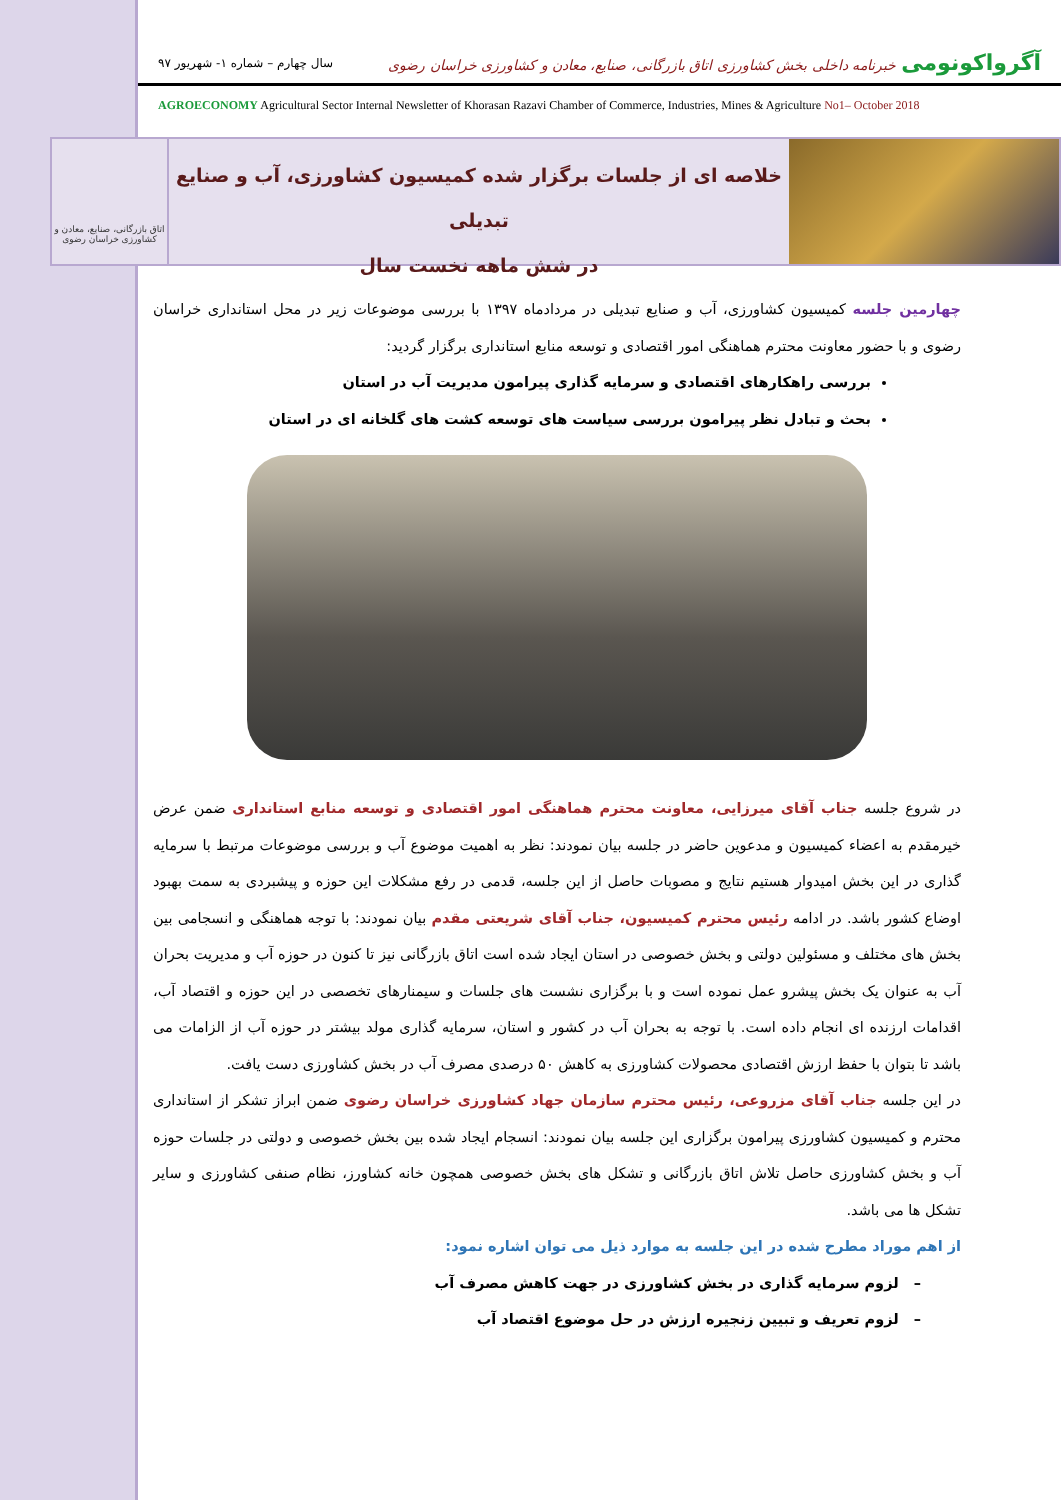آگرواکونومی خبرنامه داخلی بخش کشاورزی اتاق بازرگانی، صنایع، معادن و کشاورزی خراسان رضوی
سال چهارم – شماره ۱- شهریور ۹۷
AGROECONOMY Agricultural Sector Internal Newsletter of Khorasan Razavi Chamber of Commerce, Industries, Mines & Agriculture No1– October 2018
خلاصه ای از جلسات برگزار شده کمیسیون کشاورزی، آب و صنایع تبدیلی
در شش ماهه نخست سال
اتاق بازرگانی، صنایع، معادن و کشاورزی خراسان رضوی
چهارمین جلسه کمیسیون کشاورزی، آب و صنایع تبدیلی در مردادماه ۱۳۹۷ با بررسی موضوعات زیر در محل استانداری خراسان رضوی و با حضور معاونت محترم هماهنگی امور اقتصادی و توسعه منابع استانداری برگزار گردید:
بررسی راهکارهای اقتصادی و سرمایه گذاری پیرامون مدیریت آب در استان
بحث و تبادل نظر پیرامون بررسی سیاست های توسعه کشت های گلخانه ای در استان
در شروع جلسه جناب آقای میرزایی، معاونت محترم هماهنگی امور اقتصادی و توسعه منابع استانداری ضمن عرض خیرمقدم به اعضاء کمیسیون و مدعوین حاضر در جلسه بیان نمودند: نظر به اهمیت موضوع آب و بررسی موضوعات مرتبط با سرمایه گذاری در این بخش امیدوار هستیم نتایج و مصوبات حاصل از این جلسه، قدمی در رفع مشکلات این حوزه و پیشبردی به سمت بهبود اوضاع کشور باشد. در ادامه رئیس محترم کمیسیون، جناب آقای شریعتی مقدم بیان نمودند: با توجه هماهنگی و انسجامی بین بخش های مختلف و مسئولین دولتی و بخش خصوصی در استان ایجاد شده است اتاق بازرگانی نیز تا کنون در حوزه آب و مدیریت بحران آب به عنوان یک بخش پیشرو عمل نموده است و با برگزاری نشست های جلسات و سیمنارهای تخصصی در این حوزه و اقتصاد آب، اقدامات ارزنده ای انجام داده است. با توجه به بحران آب در کشور و استان، سرمایه گذاری مولد بیشتر در حوزه آب از الزامات می باشد تا بتوان با حفظ ارزش اقتصادی محصولات کشاورزی به کاهش ۵۰ درصدی مصرف آب در بخش کشاورزی دست یافت.
در این جلسه جناب آقای مزروعی، رئیس محترم سازمان جهاد کشاورزی خراسان رضوی ضمن ابراز تشکر از استانداری محترم و کمیسیون کشاورزی پیرامون برگزاری این جلسه بیان نمودند: انسجام ایجاد شده بین بخش خصوصی و دولتی در جلسات حوزه آب و بخش کشاورزی حاصل تلاش اتاق بازرگانی و تشکل های بخش خصوصی همچون خانه کشاورز، نظام صنفی کشاورزی و سایر تشکل ها می باشد.
از اهم موراد مطرح شده در این جلسه به موارد ذیل می توان اشاره نمود:
– لزوم سرمایه گذاری در بخش کشاورزی در جهت کاهش مصرف آب
– لزوم تعریف و تبیین زنجیره ارزش در حل موضوع اقتصاد آب